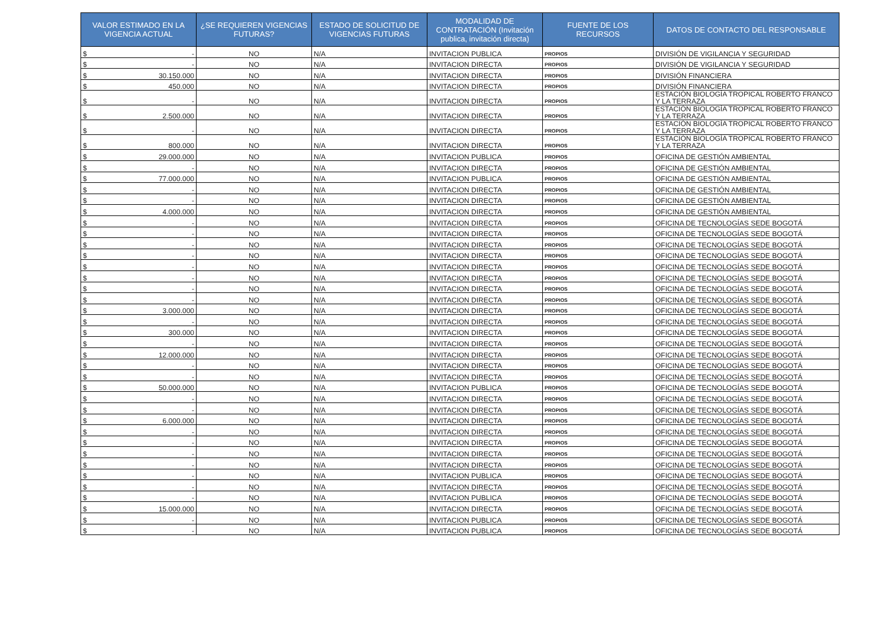| VALOR ESTIMADO EN LA VIGENCIA ACTUAL | ¿SE REQUIEREN VIGENCIAS FUTURAS? | ESTADO DE SOLICITUD DE VIGENCIAS FUTURAS | MODALIDAD DE CONTRATACIÓN (Invitación publica, invitación directa) | FUENTE DE LOS RECURSOS | DATOS DE CONTACTO DEL RESPONSABLE |
| --- | --- | --- | --- | --- | --- |
| $ - | NO | N/A | INVITACION PUBLICA | PROPIOS | DIVISIÓN DE VIGILANCIA Y SEGURIDAD |
| $ - | NO | N/A | INVITACION DIRECTA | PROPIOS | DIVISIÓN DE VIGILANCIA Y SEGURIDAD |
| $ 30.150.000 | NO | N/A | INVITACION DIRECTA | PROPIOS | DIVISIÓN FINANCIERA |
| $ 450.000 | NO | N/A | INVITACION DIRECTA | PROPIOS | DIVISIÓN FINANCIERA |
| $ - | NO | N/A | INVITACION DIRECTA | PROPIOS | ESTACIÓN BIOLOGÍA TROPICAL ROBERTO FRANCO Y LA TERRAZA |
| $ 2.500.000 | NO | N/A | INVITACION DIRECTA | PROPIOS | ESTACIÓN BIOLOGÍA TROPICAL ROBERTO FRANCO Y LA TERRAZA |
| $ - | NO | N/A | INVITACION DIRECTA | PROPIOS | ESTACIÓN BIOLOGÍA TROPICAL ROBERTO FRANCO Y LA TERRAZA |
| $ 800.000 | NO | N/A | INVITACION DIRECTA | PROPIOS | ESTACIÓN BIOLOGÍA TROPICAL ROBERTO FRANCO Y LA TERRAZA |
| $ 29.000.000 | NO | N/A | INVITACION PUBLICA | PROPIOS | OFICINA DE GESTIÓN AMBIENTAL |
| $ - | NO | N/A | INVITACION DIRECTA | PROPIOS | OFICINA DE GESTIÓN AMBIENTAL |
| $ 77.000.000 | NO | N/A | INVITACION PUBLICA | PROPIOS | OFICINA DE GESTIÓN AMBIENTAL |
| $ - | NO | N/A | INVITACION DIRECTA | PROPIOS | OFICINA DE GESTIÓN AMBIENTAL |
| $ - | NO | N/A | INVITACION DIRECTA | PROPIOS | OFICINA DE GESTIÓN AMBIENTAL |
| $ 4.000.000 | NO | N/A | INVITACION DIRECTA | PROPIOS | OFICINA DE GESTIÓN AMBIENTAL |
| $ - | NO | N/A | INVITACION DIRECTA | PROPIOS | OFICINA DE TECNOLOGÍAS SEDE BOGOTÁ |
| $ - | NO | N/A | INVITACION DIRECTA | PROPIOS | OFICINA DE TECNOLOGÍAS SEDE BOGOTÁ |
| $ - | NO | N/A | INVITACION DIRECTA | PROPIOS | OFICINA DE TECNOLOGÍAS SEDE BOGOTÁ |
| $ - | NO | N/A | INVITACION DIRECTA | PROPIOS | OFICINA DE TECNOLOGÍAS SEDE BOGOTÁ |
| $ - | NO | N/A | INVITACION DIRECTA | PROPIOS | OFICINA DE TECNOLOGÍAS SEDE BOGOTÁ |
| $ - | NO | N/A | INVITACION DIRECTA | PROPIOS | OFICINA DE TECNOLOGÍAS SEDE BOGOTÁ |
| $ - | NO | N/A | INVITACION DIRECTA | PROPIOS | OFICINA DE TECNOLOGÍAS SEDE BOGOTÁ |
| $ - | NO | N/A | INVITACION DIRECTA | PROPIOS | OFICINA DE TECNOLOGÍAS SEDE BOGOTÁ |
| $ 3.000.000 | NO | N/A | INVITACION DIRECTA | PROPIOS | OFICINA DE TECNOLOGÍAS SEDE BOGOTÁ |
| $ - | NO | N/A | INVITACION DIRECTA | PROPIOS | OFICINA DE TECNOLOGÍAS SEDE BOGOTÁ |
| $ 300.000 | NO | N/A | INVITACION DIRECTA | PROPIOS | OFICINA DE TECNOLOGÍAS SEDE BOGOTÁ |
| $ - | NO | N/A | INVITACION DIRECTA | PROPIOS | OFICINA DE TECNOLOGÍAS SEDE BOGOTÁ |
| $ 12.000.000 | NO | N/A | INVITACION DIRECTA | PROPIOS | OFICINA DE TECNOLOGÍAS SEDE BOGOTÁ |
| $ - | NO | N/A | INVITACION DIRECTA | PROPIOS | OFICINA DE TECNOLOGÍAS SEDE BOGOTÁ |
| $ - | NO | N/A | INVITACION DIRECTA | PROPIOS | OFICINA DE TECNOLOGÍAS SEDE BOGOTÁ |
| $ 50.000.000 | NO | N/A | INVITACION PUBLICA | PROPIOS | OFICINA DE TECNOLOGÍAS SEDE BOGOTÁ |
| $ - | NO | N/A | INVITACION DIRECTA | PROPIOS | OFICINA DE TECNOLOGÍAS SEDE BOGOTÁ |
| $ - | NO | N/A | INVITACION DIRECTA | PROPIOS | OFICINA DE TECNOLOGÍAS SEDE BOGOTÁ |
| $ 6.000.000 | NO | N/A | INVITACION DIRECTA | PROPIOS | OFICINA DE TECNOLOGÍAS SEDE BOGOTÁ |
| $ - | NO | N/A | INVITACION DIRECTA | PROPIOS | OFICINA DE TECNOLOGÍAS SEDE BOGOTÁ |
| $ - | NO | N/A | INVITACION DIRECTA | PROPIOS | OFICINA DE TECNOLOGÍAS SEDE BOGOTÁ |
| $ - | NO | N/A | INVITACION DIRECTA | PROPIOS | OFICINA DE TECNOLOGÍAS SEDE BOGOTÁ |
| $ - | NO | N/A | INVITACION DIRECTA | PROPIOS | OFICINA DE TECNOLOGÍAS SEDE BOGOTÁ |
| $ - | NO | N/A | INVITACION PUBLICA | PROPIOS | OFICINA DE TECNOLOGÍAS SEDE BOGOTÁ |
| $ - | NO | N/A | INVITACION DIRECTA | PROPIOS | OFICINA DE TECNOLOGÍAS SEDE BOGOTÁ |
| $ - | NO | N/A | INVITACION PUBLICA | PROPIOS | OFICINA DE TECNOLOGÍAS SEDE BOGOTÁ |
| $ 15.000.000 | NO | N/A | INVITACION DIRECTA | PROPIOS | OFICINA DE TECNOLOGÍAS SEDE BOGOTÁ |
| $ - | NO | N/A | INVITACION PUBLICA | PROPIOS | OFICINA DE TECNOLOGÍAS SEDE BOGOTÁ |
| $ - | NO | N/A | INVITACION PUBLICA | PROPIOS | OFICINA DE TECNOLOGÍAS SEDE BOGOTÁ |